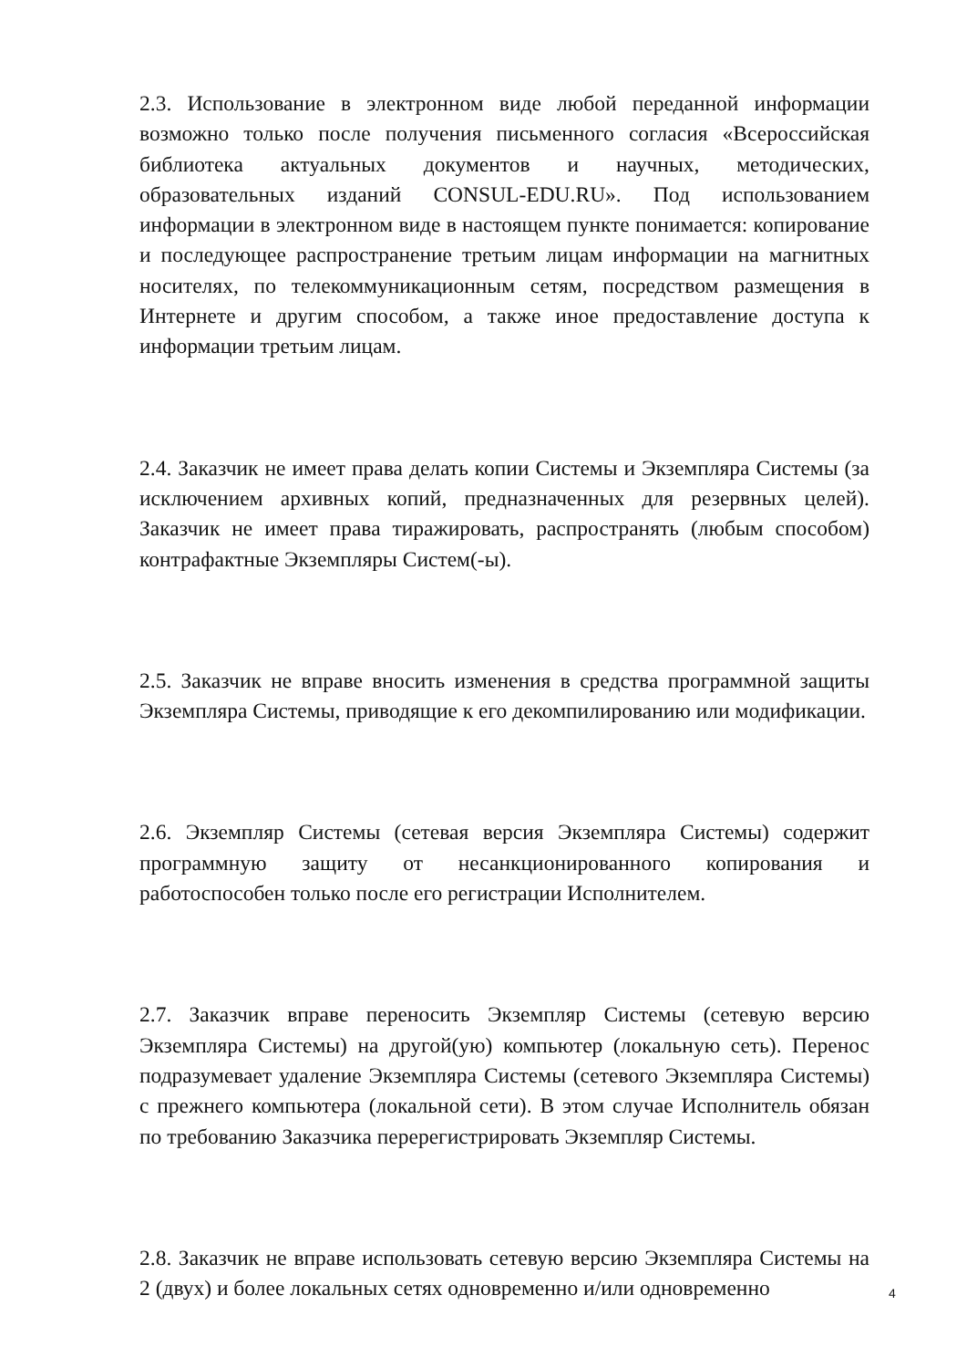2.3. Использование в электронном виде любой переданной информации возможно только после получения письменного согласия «Всероссийская библиотека актуальных документов и научных, методических, образовательных изданий CONSUL-EDU.RU». Под использованием информации в электронном виде в настоящем пункте понимается: копирование и последующее распространение третьим лицам информации на магнитных носителях, по телекоммуникационным сетям, посредством размещения в Интернете и другим способом, а также иное предоставление доступа к информации третьим лицам.
2.4. Заказчик не имеет права делать копии Системы и Экземпляра Системы (за исключением архивных копий, предназначенных для резервных целей). Заказчик не имеет права тиражировать, распространять (любым способом) контрафактные Экземпляры Систем(-ы).
2.5. Заказчик не вправе вносить изменения в средства программной защиты Экземпляра Системы, приводящие к его декомпилированию или модификации.
2.6. Экземпляр Системы (сетевая версия Экземпляра Системы) содержит программную защиту от несанкционированного копирования и работоспособен только после его регистрации Исполнителем.
2.7. Заказчик вправе переносить Экземпляр Системы (сетевую версию Экземпляра Системы) на другой(ую) компьютер (локальную сеть). Перенос подразумевает удаление Экземпляра Системы (сетевого Экземпляра Системы) с прежнего компьютера (локальной сети). В этом случае Исполнитель обязан по требованию Заказчика перерегистрировать Экземпляр Системы.
2.8. Заказчик не вправе использовать сетевую версию Экземпляра Системы на 2 (двух) и более локальных сетях одновременно и/или одновременно
4